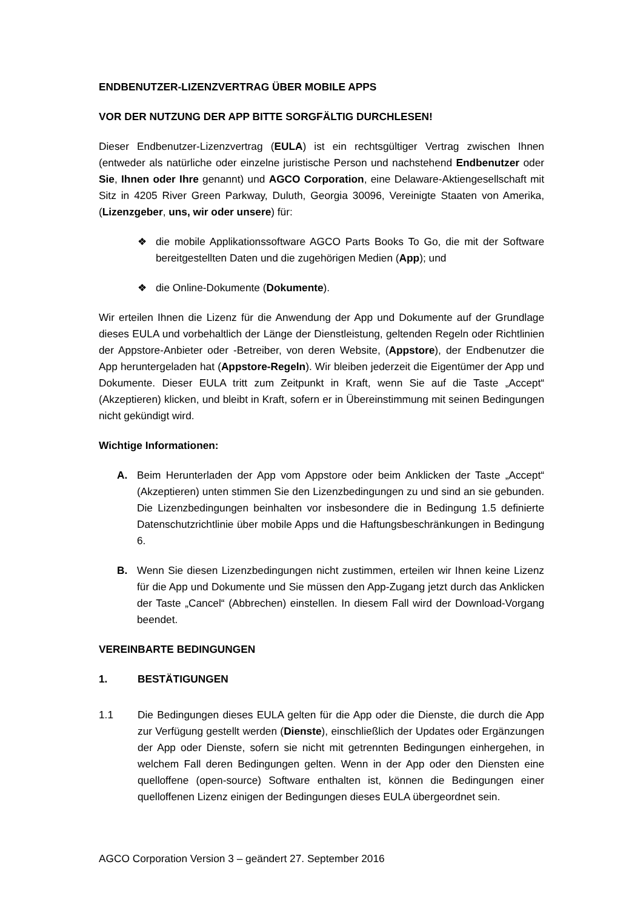ENDBENUTZER-LIZENZVERTRAG ÜBER MOBILE APPS
VOR DER NUTZUNG DER APP BITTE SORGFÄLTIG DURCHLESEN!
Dieser Endbenutzer-Lizenzvertrag (EULA) ist ein rechtsgültiger Vertrag zwischen Ihnen (entweder als natürliche oder einzelne juristische Person und nachstehend Endbenutzer oder Sie, Ihnen oder Ihre genannt) und AGCO Corporation, eine Delaware-Aktiengesellschaft mit Sitz in 4205 River Green Parkway, Duluth, Georgia 30096, Vereinigte Staaten von Amerika, (Lizenzgeber, uns, wir oder unsere) für:
❖ die mobile Applikationssoftware AGCO Parts Books To Go, die mit der Software bereitgestellten Daten und die zugehörigen Medien (App); und
❖ die Online-Dokumente (Dokumente).
Wir erteilen Ihnen die Lizenz für die Anwendung der App und Dokumente auf der Grundlage dieses EULA und vorbehaltlich der Länge der Dienstleistung, geltenden Regeln oder Richtlinien der Appstore-Anbieter oder -Betreiber, von deren Website, (Appstore), der Endbenutzer die App heruntergeladen hat (Appstore-Regeln). Wir bleiben jederzeit die Eigentümer der App und Dokumente. Dieser EULA tritt zum Zeitpunkt in Kraft, wenn Sie auf die Taste „Accept“ (Akzeptieren) klicken, und bleibt in Kraft, sofern er in Übereinstimmung mit seinen Bedingungen nicht gekündigt wird.
Wichtige Informationen:
A. Beim Herunterladen der App vom Appstore oder beim Anklicken der Taste „Accept“ (Akzeptieren) unten stimmen Sie den Lizenzbedingungen zu und sind an sie gebunden. Die Lizenzbedingungen beinhalten vor insbesondere die in Bedingung 1.5 definierte Datenschutzrichtlinie über mobile Apps und die Haftungsbeschränkungen in Bedingung 6.
B. Wenn Sie diesen Lizenzbedingungen nicht zustimmen, erteilen wir Ihnen keine Lizenz für die App und Dokumente und Sie müssen den App-Zugang jetzt durch das Anklicken der Taste „Cancel“ (Abbrechen) einstellen. In diesem Fall wird der Download-Vorgang beendet.
VEREINBARTE BEDINGUNGEN
1. BESTÄTIGUNGEN
1.1 Die Bedingungen dieses EULA gelten für die App oder die Dienste, die durch die App zur Verfügung gestellt werden (Dienste), einschließlich der Updates oder Ergänzungen der App oder Dienste, sofern sie nicht mit getrennten Bedingungen einhergehen, in welchem Fall deren Bedingungen gelten. Wenn in der App oder den Diensten eine quelloffene (open-source) Software enthalten ist, können die Bedingungen einer quelloffenen Lizenz einigen der Bedingungen dieses EULA übergeordnet sein.
AGCO Corporation Version 3 – geändert 27. September 2016